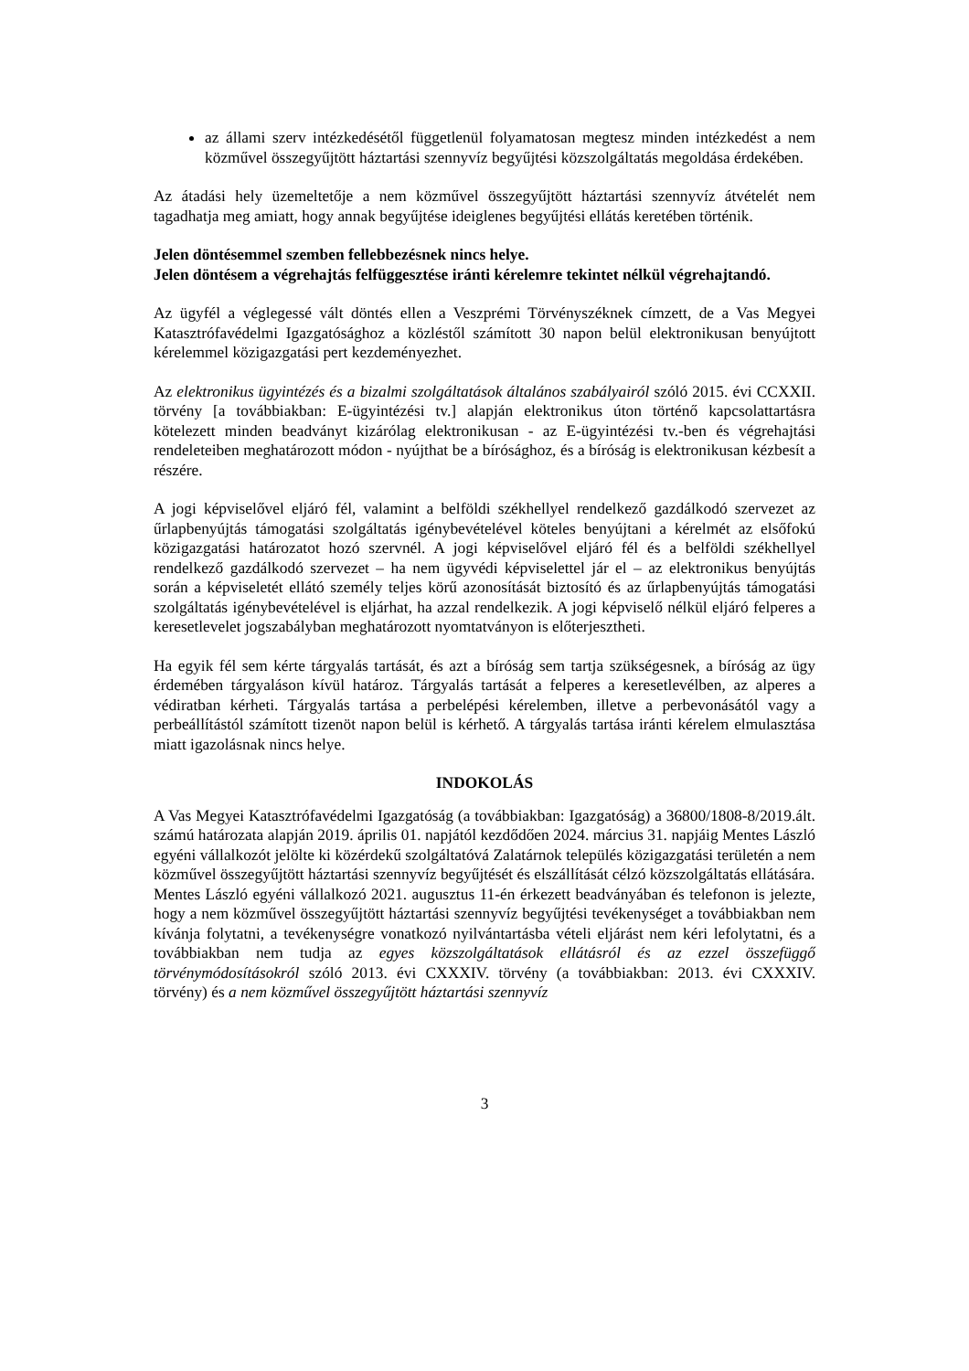az állami szerv intézkedésétől függetlenül folyamatosan megtesz minden intézkedést a nem közművel összegyűjtött háztartási szennyvíz begyűjtési közszolgáltatás megoldása érdekében.
Az átadási hely üzemeltetője a nem közművel összegyűjtött háztartási szennyvíz átvételét nem tagadhatja meg amiatt, hogy annak begyűjtése ideiglenes begyűjtési ellátás keretében történik.
Jelen döntésemmel szemben fellebbezésnek nincs helye.
Jelen döntésem a végrehajtás felfüggesztése iránti kérelemre tekintet nélkül végrehajtandó.
Az ügyfél a véglegessé vált döntés ellen a Veszprémi Törvényszéknek címzett, de a Vas Megyei Katasztrófavédelmi Igazgatósághoz a közléstől számított 30 napon belül elektronikusan benyújtott kérelemmel közigazgatási pert kezdeményezhet.
Az elektronikus ügyintézés és a bizalmi szolgáltatások általános szabályairól szóló 2015. évi CCXXII. törvény [a továbbiakban: E-ügyintézési tv.] alapján elektronikus úton történő kapcsolattartásra kötelezett minden beadványt kizárólag elektronikusan - az E-ügyintézési tv.-ben és végrehajtási rendeleteiben meghatározott módon - nyújthat be a bírósághoz, és a bíróság is elektronikusan kézbesít a részére.
A jogi képviselővel eljáró fél, valamint a belföldi székhellyel rendelkező gazdálkodó szervezet az űrlapbenyújtás támogatási szolgáltatás igénybevételével köteles benyújtani a kérelmét az elsőfokú közigazgatási határozatot hozó szervnél. A jogi képviselővel eljáró fél és a belföldi székhellyel rendelkező gazdálkodó szervezet – ha nem ügyvédi képviselettel jár el – az elektronikus benyújtás során a képviseletét ellátó személy teljes körű azonosítását biztosító és az űrlapbenyújtás támogatási szolgáltatás igénybevételével is eljárhat, ha azzal rendelkezik. A jogi képviselő nélkül eljáró felperes a keresetlevelet jogszabályban meghatározott nyomtatványon is előterjesztheti.
Ha egyik fél sem kérte tárgyalás tartását, és azt a bíróság sem tartja szükségesnek, a bíróság az ügy érdemében tárgyaláson kívül határoz. Tárgyalás tartását a felperes a keresetlevélben, az alperes a védiratban kérheti. Tárgyalás tartása a perbelépési kérelemben, illetve a perbevonásától vagy a perbeállítástól számított tizenöt napon belül is kérhető. A tárgyalás tartása iránti kérelem elmulasztása miatt igazolásnak nincs helye.
INDOKOLÁS
A Vas Megyei Katasztrófavédelmi Igazgatóság (a továbbiakban: Igazgatóság) a 36800/1808-8/2019.ált. számú határozata alapján 2019. április 01. napjától kezdődően 2024. március 31. napjáig Mentes László egyéni vállalkozót jelölte ki közérdekű szolgáltatóvá Zalatárnok település közigazgatási területén a nem közművel összegyűjtött háztartási szennyvíz begyűjtését és elszállítását célzó közszolgáltatás ellátására.
Mentes László egyéni vállalkozó 2021. augusztus 11-én érkezett beadványában és telefonon is jelezte, hogy a nem közművel összegyűjtött háztartási szennyvíz begyűjtési tevékenységet a továbbiakban nem kívánja folytatni, a tevékenységre vonatkozó nyilvántartásba vételi eljárást nem kéri lefolytatni, és a továbbiakban nem tudja az egyes közszolgáltatások ellátásról és az ezzel összefüggő törvénymódosításokról szóló 2013. évi CXXXIV. törvény (a továbbiakban: 2013. évi CXXXIV. törvény) és a nem közművel összegyűjtött háztartási szennyvíz
3